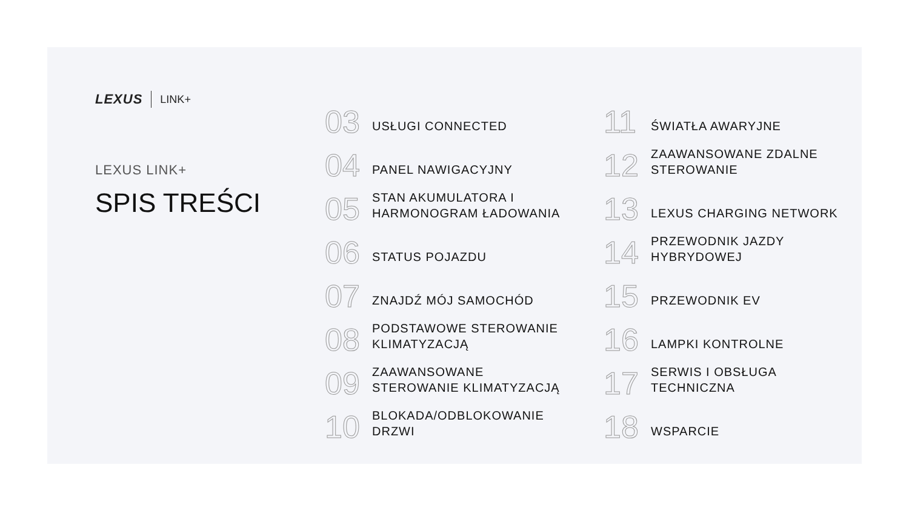LEXUS LINK+
LEXUS LINK+
SPIS TREŚCI
03 USŁUGI CONNECTED
04 PANEL NAWIGACYJNY
05 STAN AKUMULATORA I
HARMONOGRAM ŁADOWANIA
06 STATUS POJAZDU
07 ZNAJDŹ MÓJ SAMOCHÓD
08 PODSTAWOWE STEROWANIE
KLIMATYZACJĄ
09 ZAAWANSOWANE
STEROWANIE KLIMATYZACJĄ
10 BLOKADA/ODBLOKOWANIE
DRZWI
11 ŚWIATŁA AWARYJNE
12 ZAAWANSOWANE ZDALNE
STEROWANIE
13 LEXUS CHARGING NETWORK
14 PRZEWODNIK JAZDY
HYBRYDOWEJ
15 PRZEWODNIK EV
16 LAMPKI KONTROLNE
17 SERWIS I OBSŁUGA
TECHNICZNA
18 WSPARCIE